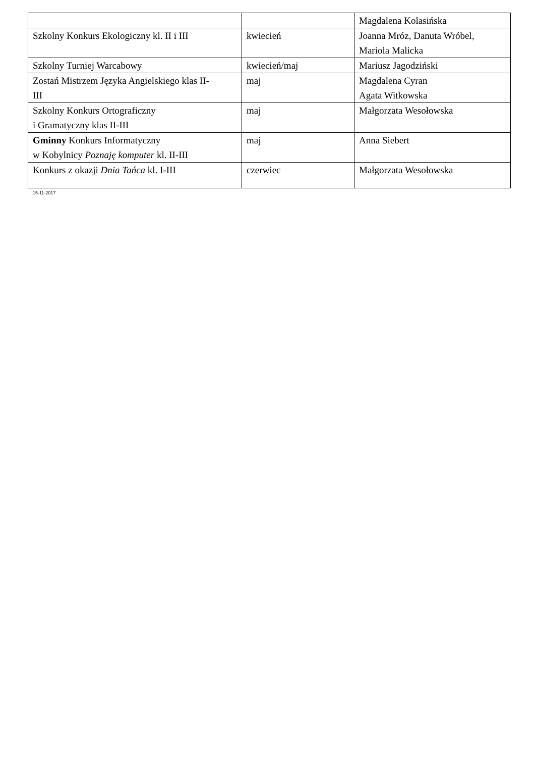| | | Magdalena Kolasińska |
| Szkolny Konkurs Ekologiczny kl. II i III | kwiecień | Joanna Mróz, Danuta Wróbel, Mariola Malicka |
| Szkolny Turniej Warcabowy | kwiecień/maj | Mariusz Jagodziński |
| Zostań Mistrzem Języka Angielskiego klas II- III | maj | Magdalena Cyran Agata Witkowska |
| Szkolny Konkurs Ortograficzny i Gramatyczny klas II-III | maj | Małgorzata Wesołowska |
| Gminny Konkurs Informatyczny w Kobylnicy Poznaję komputer kl. II-III | maj | Anna Siebert |
| Konkurs z okazji Dnia Tańca kl. I-III | czerwiec | Małgorzata Wesołowska |
15-11-2017